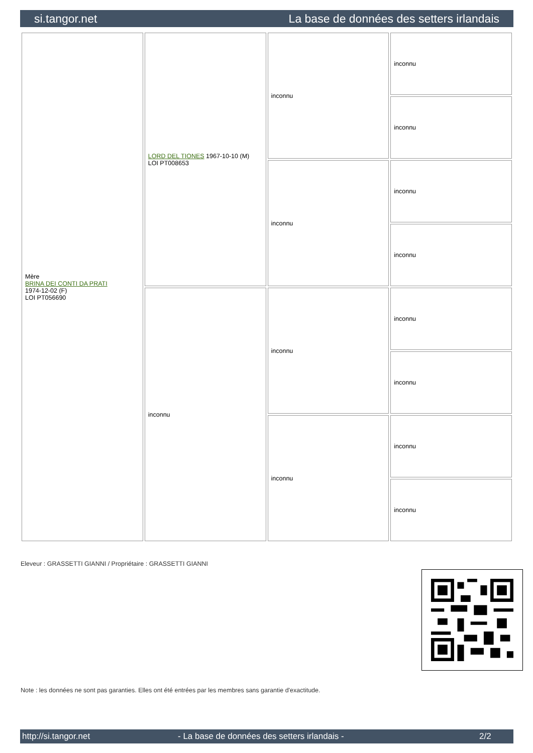si.tangor.net La base de données des setters irlandais
| Mère BRINA DEI CONTI DA PRATI 1974-12-02 (F) LOI PT056690 | LORD DEL TIONES 1967-10-10 (M) LOI PT008653 | inconnu | inconnu |
| | | | inconnu |
| | | inconnu | inconnu |
| | | | inconnu |
| | inconnu | inconnu | inconnu |
| | | | inconnu |
| | | inconnu | inconnu |
| | | | inconnu |
Eleveur : GRASSETTI GIANNI / Propriétaire : GRASSETTI GIANNI
Note : les données ne sont pas garanties. Elles ont été entrées par les membres sans garantie d'exactitude.
http://si.tangor.net - La base de données des setters irlandais - 2/2